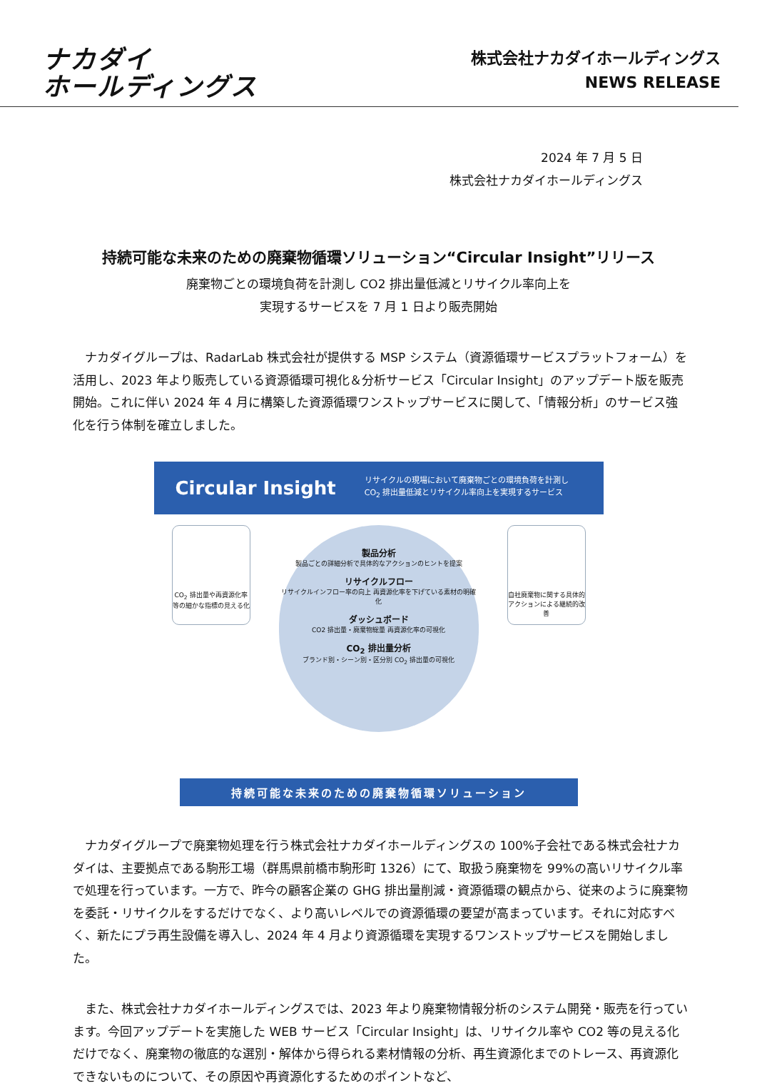ナカダイ
ホールディングス
株式会社ナカダイホールディングス
NEWS RELEASE
2024 年 7 月 5 日
株式会社ナカダイホールディングス
持続可能な未来のための廃棄物循環ソリューション“Circular Insight”リリース
廃棄物ごとの環境負荷を計測し CO2 排出量低減とリサイクル率向上を
実現するサービスを 7 月 1 日より販売開始
ナカダイグループは、RadarLab 株式会社が提供する MSP システム（資源循環サービスプラットフォーム）を活用し、2023 年より販売している資源循環可視化＆分析サービス「Circular Insight」のアップデート版を販売開始。これに伴い 2024 年 4 月に構築した資源循環ワンストップサービスに関して、「情報分析」のサービス強化を行う体制を確立しました。
Circular Insight リサイクルの現場において廃棄物ごとの環境負荷を計測し
CO<sub>2</sub> 排出量低減とリサイクル率向上を実現するサービス
CO<sub>2</sub> 排出量や再資源化率等の細かな指標の見える化
製品分析
製品ごとの詳細分析で具体的なアクションのヒントを提案
リサイクルフロー
リサイクルインフロー率の向上 再資源化率を下げている素材の明確化
ダッシュボード
CO2 排出量・廃棄物総量 再資源化率の可視化
CO<sub>2</sub> 排出量分析
ブランド別・シーン別・区分別 CO<sub>2</sub> 排出量の可視化
自社廃棄物に関する具体的アクションによる継続的改善
持続可能な未来のための廃棄物循環ソリューション
ナカダイグループで廃棄物処理を行う株式会社ナカダイホールディングスの 100%子会社である株式会社ナカダイは、主要拠点である駒形工場（群馬県前橋市駒形町 1326）にて、取扱う廃棄物を 99%の高いリサイクル率で処理を行っています。一方で、昨今の顧客企業の GHG 排出量削減・資源循環の観点から、従来のように廃棄物を委託・リサイクルをするだけでなく、より高いレベルでの資源循環の要望が高まっています。それに対応すべく、新たにプラ再生設備を導入し、2024 年 4 月より資源循環を実現するワンストップサービスを開始しました。
また、株式会社ナカダイホールディングスでは、2023 年より廃棄物情報分析のシステム開発・販売を行っています。今回アップデートを実施した WEB サービス「Circular Insight」は、リサイクル率や CO2 等の見える化だけでなく、廃棄物の徹底的な選別・解体から得られる素材情報の分析、再生資源化までのトレース、再資源化できないものについて、その原因や再資源化するためのポイントなど、